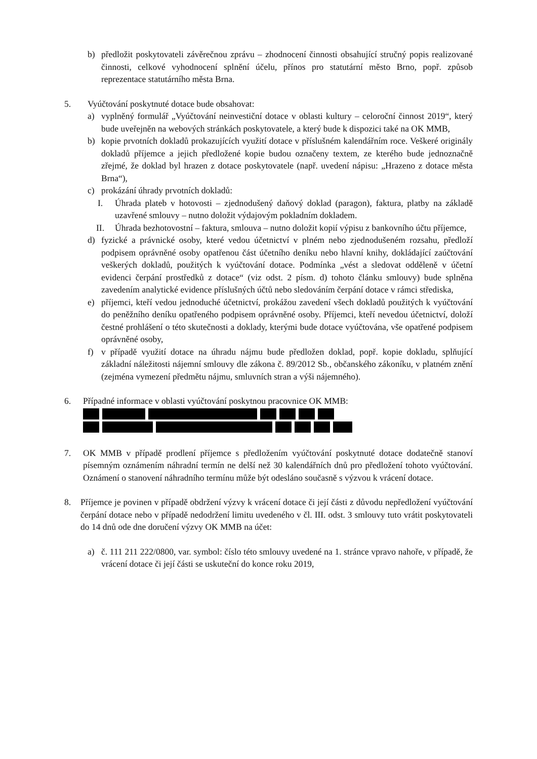b) předložit poskytovateli závěrečnou zprávu – zhodnocení činnosti obsahující stručný popis realizované činnosti, celkové vyhodnocení splnění účelu, přínos pro statutární město Brno, popř. způsob reprezentace statutárního města Brna.
5. Vyúčtování poskytnuté dotace bude obsahovat:
a) vyplněný formulář „Vyúčtování neinvestiční dotace v oblasti kultury – celoroční činnost 2019“, který bude uveřejněn na webových stránkách poskytovatele, a který bude k dispozici také na OK MMB,
b) kopie prvotních dokladů prokazujících využití dotace v příslušném kalendářním roce. Veškeré originály dokladů příjemce a jejich předložené kopie budou označeny textem, ze kterého bude jednoznačně zřejmé, že doklad byl hrazen z dotace poskytovatele (např. uvedení nápisu: „Hrazeno z dotace města Brna“),
c) prokázání úhrady prvotních dokladů:
I. Úhrada plateb v hotovosti – zjednodušený daňový doklad (paragon), faktura, platby na základě uzavřené smlouvy – nutno doložit výdajovým pokladním dokladem.
II. Úhrada bezhotovostní – faktura, smlouva – nutno doložit kopií výpisu z bankovního účtu příjemce,
d) fyzické a právnické osoby, které vedou účetnictví v plném nebo zjednodušeném rozsahu, předloží podpisem oprávněné osoby opatřenou část účetního deníku nebo hlavní knihy, dokládající zaúčtování veškerých dokladů, použitých k vyúčtování dotace. Podmínka „vést a sledovat odděleně v účetní evidenci čerpání prostředků z dotace“ (viz odst. 2 písm. d) tohoto článku smlouvy) bude splněna zavedením analytické evidence příslušných účtů nebo sledováním čerpání dotace v rámci střediska,
e) příjemci, kteří vedou jednoduché účetnictví, prokážou zavedení všech dokladů použitých k vyúčtování do peněžního deníku opatřeného podpisem oprávněné osoby. Příjemci, kteří nevedou účetnictví, doloží čestné prohlášení o této skutečnosti a doklady, kterými bude dotace vyúčtována, vše opatřené podpisem oprávněné osoby,
f) v případě využití dotace na úhradu nájmu bude předložen doklad, popř. kopie dokladu, splňující základní náležitosti nájemní smlouvy dle zákona č. 89/2012 Sb., občanského zákoníku, v platném znění (zejména vymezení předmětu nájmu, smluvních stran a výši nájemného).
6. Případné informace v oblasti vyúčtování poskytnou pracovnice OK MMB:
7. OK MMB v případě prodlení příjemce s předložením vyúčtování poskytnuté dotace dodatečně stanoví písemným oznámením náhradní termín ne delší než 30 kalendářních dnů pro předložení tohoto vyúčtování. Oznámení o stanovení náhradního termínu může být odesláno současně s výzvou k vrácení dotace.
8. Příjemce je povinen v případě obdržení výzvy k vrácení dotace či její části z důvodu nepředložení vyúčtování čerpání dotace nebo v případě nedodržení limitu uvedeného v čl. III. odst. 3 smlouvy tuto vrátit poskytovateli do 14 dnů ode dne doručení výzvy OK MMB na účet:
a) č. 111 211 222/0800, var. symbol: číslo této smlouvy uvedené na 1. stránce vpravo nahoře, v případě, že vrácení dotace či její části se uskuteční do konce roku 2019,